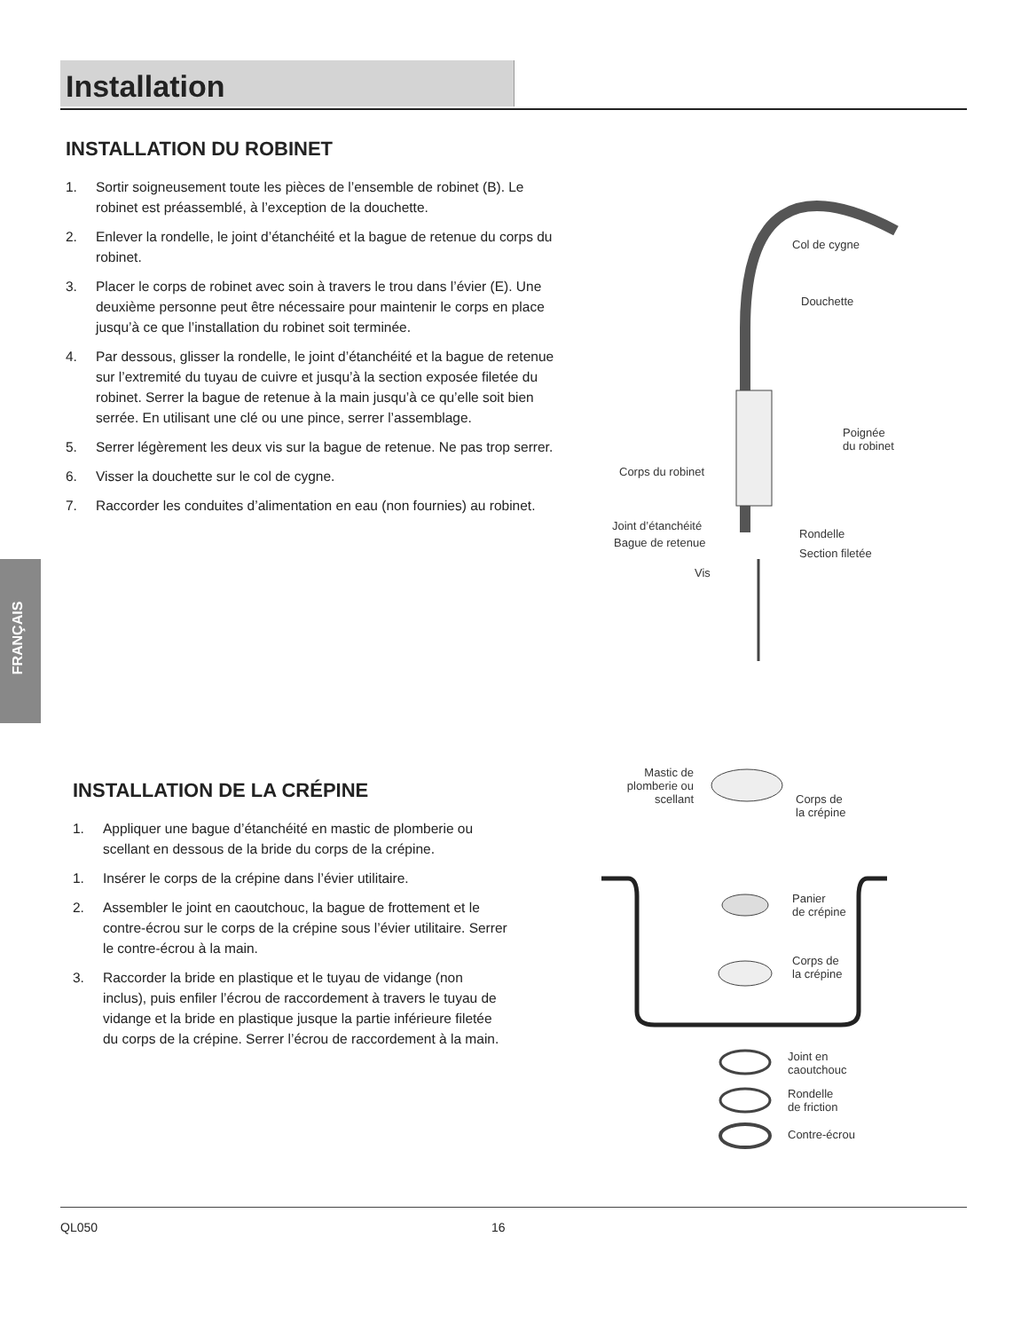Installation
FRANÇAIS
INSTALLATION DU ROBINET
1. Sortir soigneusement toute les pièces de l’ensemble de robinet (B). Le robinet est préassemblé, à l’exception de la douchette.
2. Enlever la rondelle, le joint d’étanchéité et la bague de retenue du corps du robinet.
3. Placer le corps de robinet avec soin à travers le trou dans l’évier (E). Une deuxième personne peut être nécessaire pour maintenir le corps en place jusqu’à ce que l’installation du robinet soit terminée.
4. Par dessous, glisser la rondelle, le joint d’étanchéité et la bague de retenue sur l’extremité du tuyau de cuivre et jusqu’à la section exposée filetée du robinet. Serrer la bague de retenue à la main jusqu’à ce qu’elle soit bien serrée. En utilisant une clé ou une pince, serrer l’assemblage.
5. Serrer légèrement les deux vis sur la bague de retenue. Ne pas trop serrer.
6. Visser la douchette sur le col de cygne.
7. Raccorder les conduites d’alimentation en eau (non fournies) au robinet.
Col de cygne
Douchette
Poignée
du robinet
Corps du robinet
Joint d’étanchéité
Rondelle
Bague de retenue
Section filetée
Vis
INSTALLATION DE LA CRÉPINE
1. Appliquer une bague d’étanchéité en mastic de plomberie ou scellant en dessous de la bride du corps de la crépine.
1. Insérer le corps de la crépine dans l’évier utilitaire.
2. Assembler le joint en caoutchouc, la bague de frottement et le contre-écrou sur le corps de la crépine sous l’évier utilitaire. Serrer le contre-écrou à la main.
3. Raccorder la bride en plastique et le tuyau de vidange (non inclus), puis enfiler l’écrou de raccordement à travers le tuyau de vidange et la bride en plastique jusque la partie inférieure filetée du corps de la crépine. Serrer l’écrou de raccordement à la main.
Mastic de plomberie ou scellant
Corps de
la crépine
Panier
de crépine
Corps de
la crépine
Joint en
caoutchouc
Rondelle
de friction
Contre-écrou
QL050 16